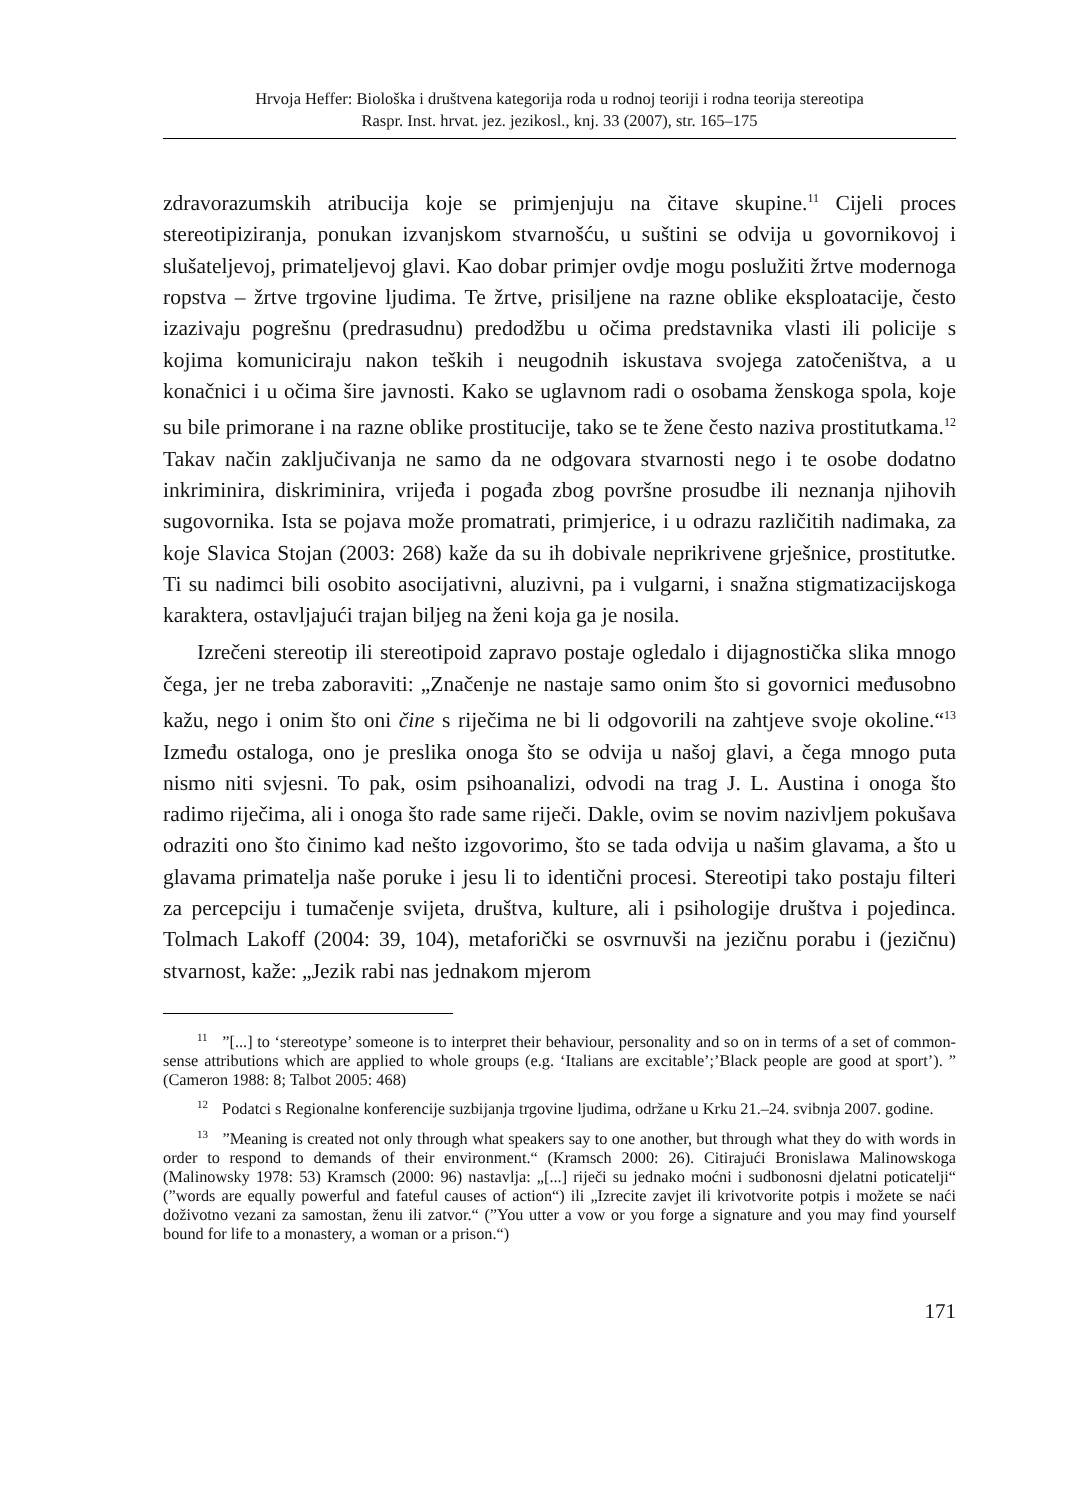Hrvoja Heffer: Biološka i društvena kategorija roda u rodnoj teoriji i rodna teorija stereotipa
Raspr. Inst. hrvat. jez. jezikosl., knj. 33 (2007), str. 165–175
zdravorazumskih atribucija koje se primjenjuju na čitave skupine.<sup>11</sup> Cijeli proces stereotipiziranja, ponukan izvanjskom stvarnošću, u suštini se odvija u govornikovoj i slušateljevoj, primateljevoj glavi. Kao dobar primjer ovdje mogu poslužiti žrtve modernoga ropstva – žrtve trgovine ljudima. Te žrtve, prisiljene na razne oblike eksploatacije, često izazivaju pogrešnu (predrasudnu) predodžbu u očima predstavnika vlasti ili policije s kojima komuniciraju nakon teških i neugodnih iskustava svojega zatočeništva, a u konačnici i u očima šire javnosti. Kako se uglavnom radi o osobama ženskoga spola, koje su bile primorane i na razne oblike prostitucije, tako se te žene često naziva prostitutkama.<sup>12</sup> Takav način zaključivanja ne samo da ne odgovara stvarnosti nego i te osobe dodatno inkriminira, diskriminira, vrijeđa i pogađa zbog površne prosudbe ili neznanja njihovih sugovornika. Ista se pojava može promatrati, primjerice, i u odrazu različitih nadimaka, za koje Slavica Stojan (2003: 268) kaže da su ih dobivale neprikrivene grješnice, prostitutke. Ti su nadimci bili osobito asocijativni, aluzivni, pa i vulgarni, i snažna stigmatizacijskoga karaktera, ostavljajući trajan biljeg na ženi koja ga je nosila.
Izrečeni stereotip ili stereotipoid zapravo postaje ogledalo i dijagnostička slika mnogo čega, jer ne treba zaboraviti: „Značenje ne nastaje samo onim što si govornici međusobno kažu, nego i onim što oni čine s riječima ne bi li odgovorili na zahtjeve svoje okoline.“<sup>13</sup> Između ostaloga, ono je preslika onoga što se odvija u našoj glavi, a čega mnogo puta nismo niti svjesni. To pak, osim psihoanalizi, odvodi na trag J. L. Austina i onoga što radimo riječima, ali i onoga što rade same riječi. Dakle, ovim se novim nazivljem pokušava odraziti ono što činimo kad nešto izgovorimo, što se tada odvija u našim glavama, a što u glavama primatelja naše poruke i jesu li to identični procesi. Stereotipi tako postaju filteri za percepciju i tumačenje svijeta, društva, kulture, ali i psihologije društva i pojedinca. Tolmach Lakoff (2004: 39, 104), metaforički se osvrnuvši na jezičnu porabu i (jezičnu) stvarnost, kaže: „Jezik rabi nas jednakom mjerom
<sup>11</sup> ”[...] to ‘stereotype’ someone is to interpret their behaviour, personality and so on in terms of a set of common-sense attributions which are applied to whole groups (e.g. ‘Italians are excitable’;’Black people are good at sport’). ” (Cameron 1988: 8; Talbot 2005: 468)
<sup>12</sup> Podatci s Regionalne konferencije suzbijanja trgovine ljudima, održane u Krku 21.–24. svibnja 2007. godine.
<sup>13</sup> ”Meaning is created not only through what speakers say to one another, but through what they do with words in order to respond to demands of their environment.“ (Kramsch 2000: 26). Citirajući Bronislawa Malinowskoga (Malinowsky 1978: 53) Kramsch (2000: 96) nastavlja: „[...] riječi su jednako moćni i sudbonosni djelatni poticatelji“ (”words are equally powerful and fateful causes of action“) ili „Izrecite zavjet ili krivotvorite potpis i možete se naći doživotno vezani za samostan, ženu ili zatvor.“ (”You utter a vow or you forge a signature and you may find yourself bound for life to a monastery, a woman or a prison.“)
171